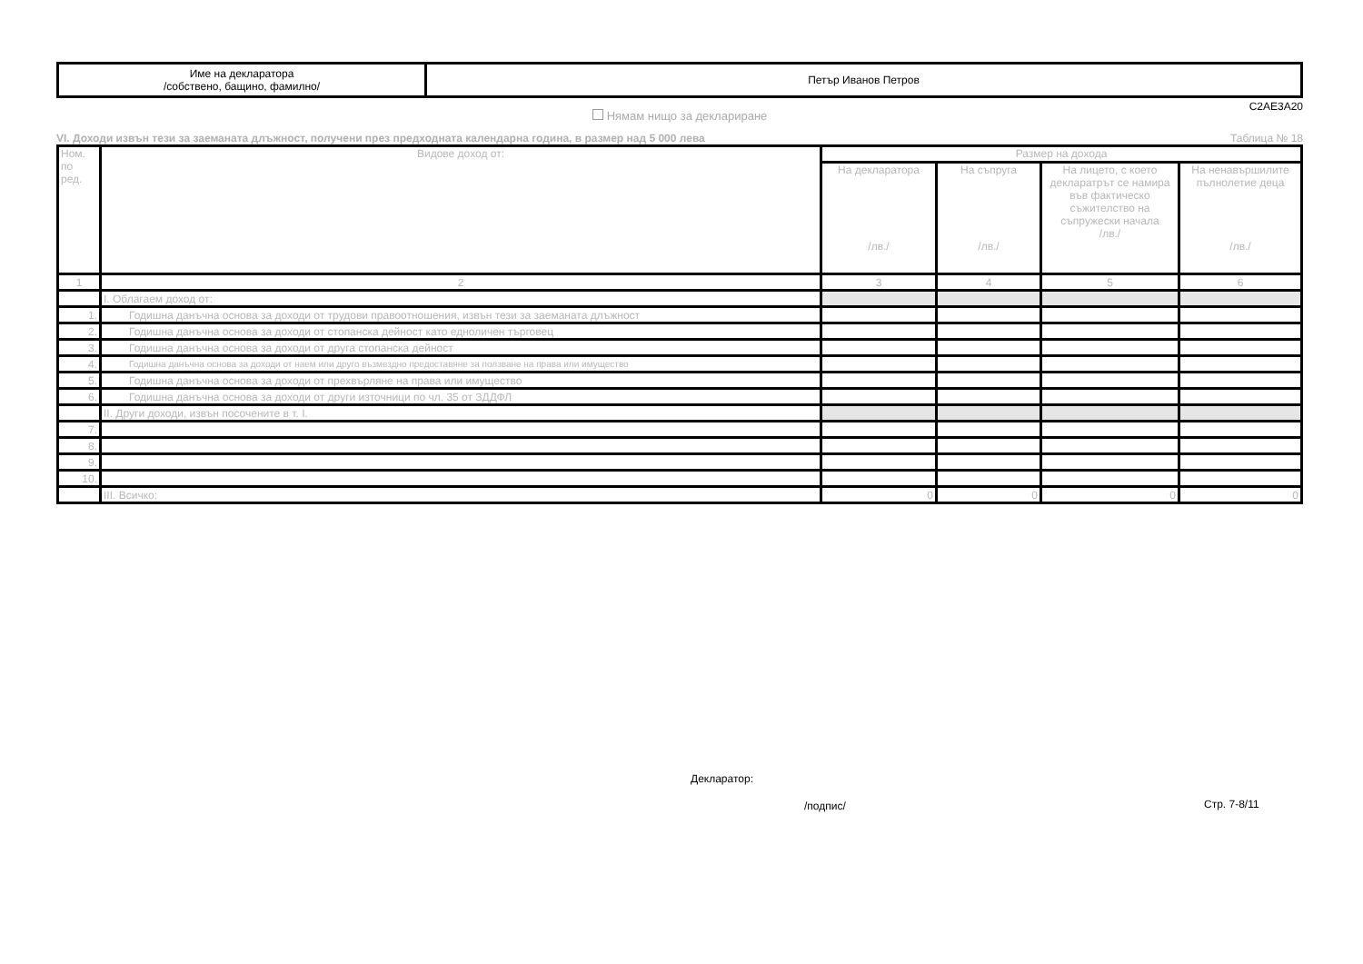| Име на декларатора /собствено, бащино, фамилно/ | Петър Иванов Петров |
C2AE3A20
Нямам нищо за деклариране
VI. Доходи извън тези за заеманата длъжност, получени през предходната календарна година, в размер над 5 000 лева Таблица № 18
| Ном. по ред. | Видове доход от: | Размер на дохода | | | |
| --- | --- | --- | --- | --- | --- |
| | | На декларатора /лв./ | На съпруга /лв./ | На лицето, с което декларатрът се намира във фактическо съжителство на съпружески начала /лв./ | На ненавършилите пълнолетие деца /лв./ |
| 1 | 2 | 3 | 4 | 5 | 6 |
| | I. Облагаем доход от: | | | | |
| 1. | Годишна данъчна основа за доходи от трудови правоотношения, извън тези за заеманата длъжност | | | | |
| 2. | Годишна данъчна основа за доходи от стопанска дейност като едноличен търговец | | | | |
| 3. | Годишна данъчна основа за доходи от друга стопанска дейност | | | | |
| 4. | Годишна данъчна основа за доходи от наем или друго възмездно предоставяне за ползване на права или имущество | | | | |
| 5. | Годишна данъчна основа за доходи от прехвърляне на права или имущество | | | | |
| 6. | Годишна данъчна основа за доходи от други източници по чл. 35 от ЗДДФЛ | | | | |
| | II. Други доходи, извън посочените в т. I. | | | | |
| 7. | | | | | |
| 8. | | | | | |
| 9. | | | | | |
| 10. | | | | | |
| | III. Всичко: | 0 | 0 | 0 | 0 |
Декларатор:
/подпис/ Стр. 7-8/11